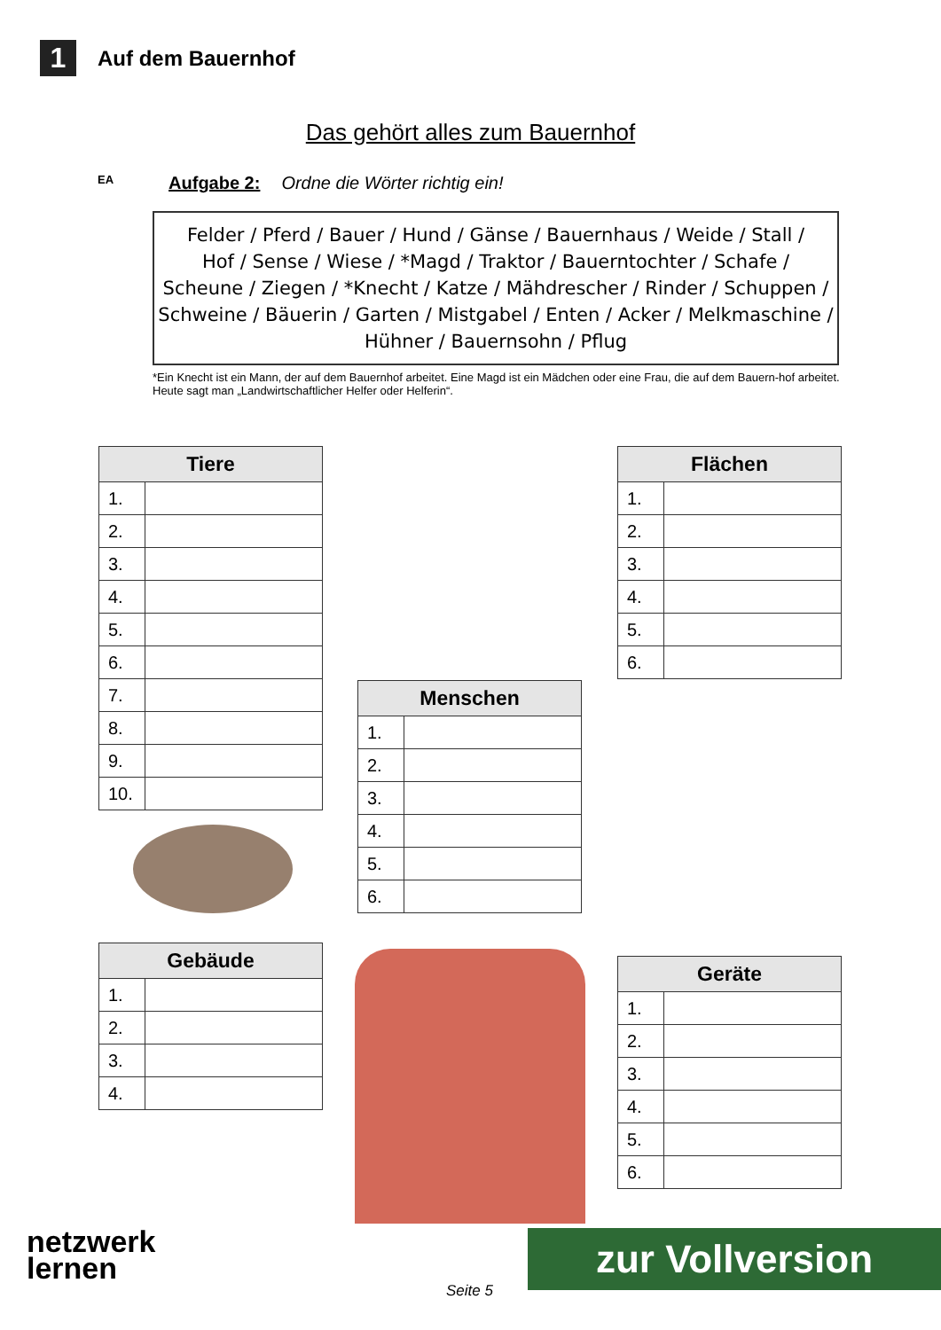1
Auf dem Bauernhof
Das gehört alles zum Bauernhof
EA Aufgabe 2: Ordne die Wörter richtig ein!
Felder / Pferd / Bauer / Hund / Gänse / Bauernhaus / Weide / Stall /
Hof / Sense / Wiese / *Magd / Traktor / Bauerntochter / Schafe /
Scheune / Ziegen / *Knecht / Katze / Mähdrescher / Rinder / Schuppen /
Schweine / Bäuerin / Garten / Mistgabel / Enten / Acker / Melkmaschine /
Hühner / Bauernsohn / Pflug
*Ein Knecht ist ein Mann, der auf dem Bauernhof arbeitet. Eine Magd ist ein Mädchen oder eine Frau, die auf dem Bauern-hof arbeitet. Heute sagt man „Landwirtschaftlicher Helfer oder Helferin“.
| Tiere | |
| --- | --- |
| 1. | |
| 2. | |
| 3. | |
| 4. | |
| 5. | |
| 6. | |
| 7. | |
| 8. | |
| 9. | |
| 10. | |
| Flächen | |
| --- | --- |
| 1. | |
| 2. | |
| 3. | |
| 4. | |
| 5. | |
| 6. | |
| Menschen | |
| --- | --- |
| 1. | |
| 2. | |
| 3. | |
| 4. | |
| 5. | |
| 6. | |
| Gebäude | |
| --- | --- |
| 1. | |
| 2. | |
| 3. | |
| 4. | |
| Geräte | |
| --- | --- |
| 1. | |
| 2. | |
| 3. | |
| 4. | |
| 5. | |
| 6. | |
netzwerk
lernen
Seite 5
zur Vollversion